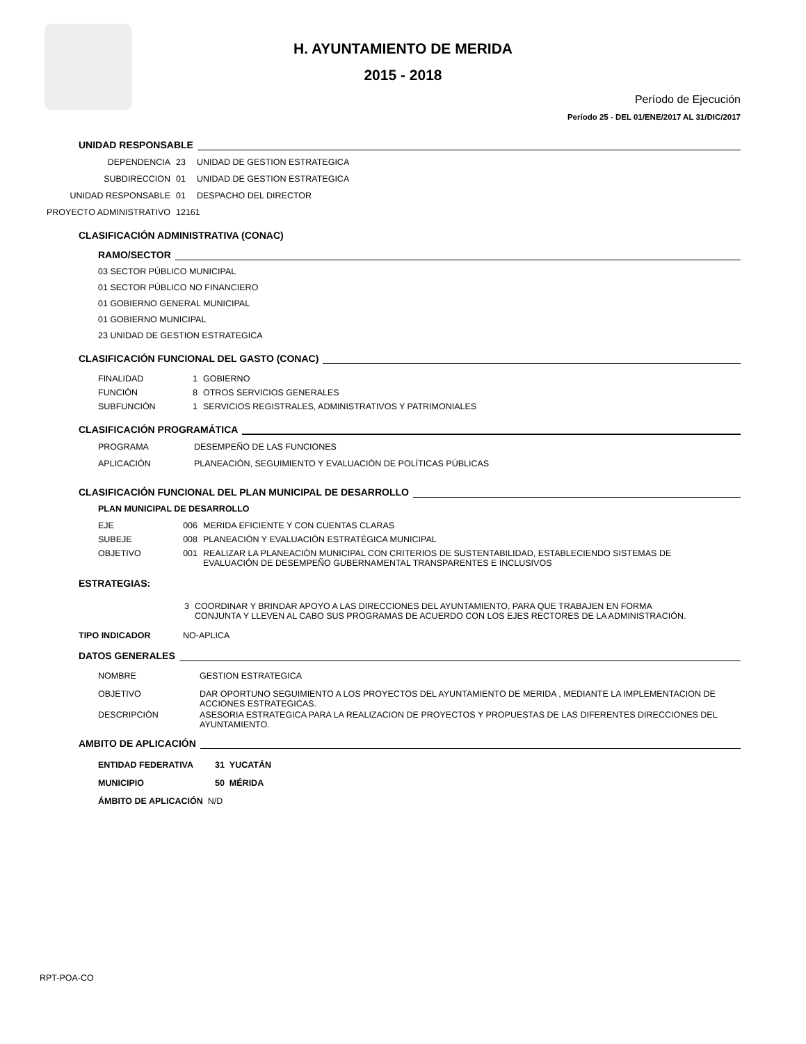H. AYUNTAMIENTO DE MERIDA
2015 - 2018
Período de Ejecución
Período 25 - DEL 01/ENE/2017 AL 31/DIC/2017
UNIDAD RESPONSABLE
DEPENDENCIA 23 UNIDAD DE GESTION ESTRATEGICA
SUBDIRECCION 01 UNIDAD DE GESTION ESTRATEGICA
UNIDAD RESPONSABLE 01 DESPACHO DEL DIRECTOR
PROYECTO ADMINISTRATIVO 12161
CLASIFICACIÓN ADMINISTRATIVA (CONAC)
RAMO/SECTOR
03 SECTOR PÚBLICO MUNICIPAL
01 SECTOR PÚBLICO NO FINANCIERO
01 GOBIERNO GENERAL MUNICIPAL
01 GOBIERNO MUNICIPAL
23 UNIDAD DE GESTION ESTRATEGICA
CLASIFICACIÓN FUNCIONAL DEL GASTO (CONAC)
FINALIDAD 1 GOBIERNO
FUNCIÓN 8 OTROS SERVICIOS GENERALES
SUBFUNCIÓN 1 SERVICIOS REGISTRALES, ADMINISTRATIVOS Y PATRIMONIALES
CLASIFICACIÓN PROGRAMÁTICA
PROGRAMA DESEMPEÑO DE LAS FUNCIONES
APLICACIÓN PLANEACIÓN, SEGUIMIENTO Y EVALUACIÓN DE POLÍTICAS PÚBLICAS
CLASIFICACIÓN FUNCIONAL DEL PLAN MUNICIPAL DE DESARROLLO
PLAN MUNICIPAL DE DESARROLLO
EJE 006 MERIDA EFICIENTE Y CON CUENTAS CLARAS
SUBEJE 008 PLANEACIÓN Y EVALUACIÓN ESTRATÉGICA MUNICIPAL
OBJETIVO 001 REALIZAR LA PLANEACIÓN MUNICIPAL CON CRITERIOS DE SUSTENTABILIDAD, ESTABLECIENDO SISTEMAS DE EVALUACIÓN DE DESEMPEÑO GUBERNAMENTAL TRANSPARENTES E INCLUSIVOS
ESTRATEGIAS:
3 COORDINAR Y BRINDAR APOYO A LAS DIRECCIONES DEL AYUNTAMIENTO, PARA QUE TRABAJEN EN FORMA CONJUNTA Y LLEVEN AL CABO SUS PROGRAMAS DE ACUERDO CON LOS EJES RECTORES DE LA ADMINISTRACIÓN.
TIPO INDICADOR NO-APLICA
DATOS GENERALES
NOMBRE GESTION ESTRATEGICA
OBJETIVO DAR OPORTUNO SEGUIMIENTO A LOS PROYECTOS DEL AYUNTAMIENTO DE MERIDA , MEDIANTE LA IMPLEMENTACION DE ACCIONES ESTRATEGICAS.
DESCRIPCIÓN ASESORIA ESTRATEGICA PARA LA REALIZACION DE PROYECTOS Y PROPUESTAS DE LAS DIFERENTES DIRECCIONES DEL AYUNTAMIENTO.
AMBITO DE APLICACIÓN
ENTIDAD FEDERATIVA 31 YUCATÁN
MUNICIPIO 50 MÉRIDA
ÁMBITO DE APLICACIÓN N/D
RPT-POA-CO